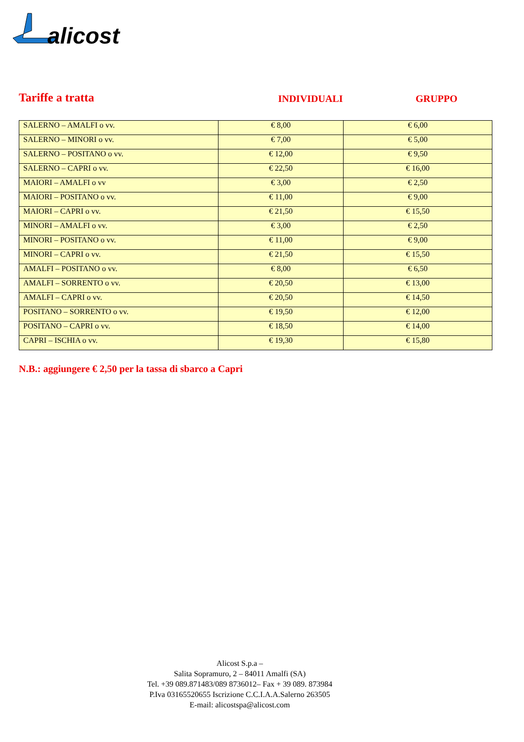alicost
Tariffe a tratta
INDIVIDUALI GRUPPO
| SALERNO – AMALFI o vv. | € 8,00 | € 6,00 |
| SALERNO – MINORI o vv. | € 7,00 | € 5,00 |
| SALERNO – POSITANO o vv. | € 12,00 | € 9,50 |
| SALERNO – CAPRI o vv. | € 22,50 | € 16,00 |
| MAIORI – AMALFI o vv | € 3,00 | € 2,50 |
| MAIORI – POSITANO o vv. | € 11,00 | € 9,00 |
| MAIORI – CAPRI o vv. | € 21,50 | € 15,50 |
| MINORI – AMALFI o vv. | € 3,00 | € 2,50 |
| MINORI – POSITANO o vv. | € 11,00 | € 9,00 |
| MINORI – CAPRI o vv. | € 21,50 | € 15,50 |
| AMALFI – POSITANO o vv. | € 8,00 | € 6,50 |
| AMALFI – SORRENTO o vv. | € 20,50 | € 13,00 |
| AMALFI – CAPRI o vv. | € 20,50 | € 14,50 |
| POSITANO – SORRENTO o vv. | € 19,50 | € 12,00 |
| POSITANO – CAPRI o vv. | € 18,50 | € 14,00 |
| CAPRI – ISCHIA o vv. | € 19,30 | € 15,80 |
N.B.: aggiungere € 2,50 per la tassa di sbarco a Capri
Alicost S.p.a –
Salita Sopramuro, 2 – 84011 Amalfi (SA)
Tel. +39 089.871483/089 8736012– Fax + 39 089. 873984
P.Iva 03165520655 Iscrizione C.C.I.A.A.Salerno 263505
E-mail: alicostspa@alicost.com